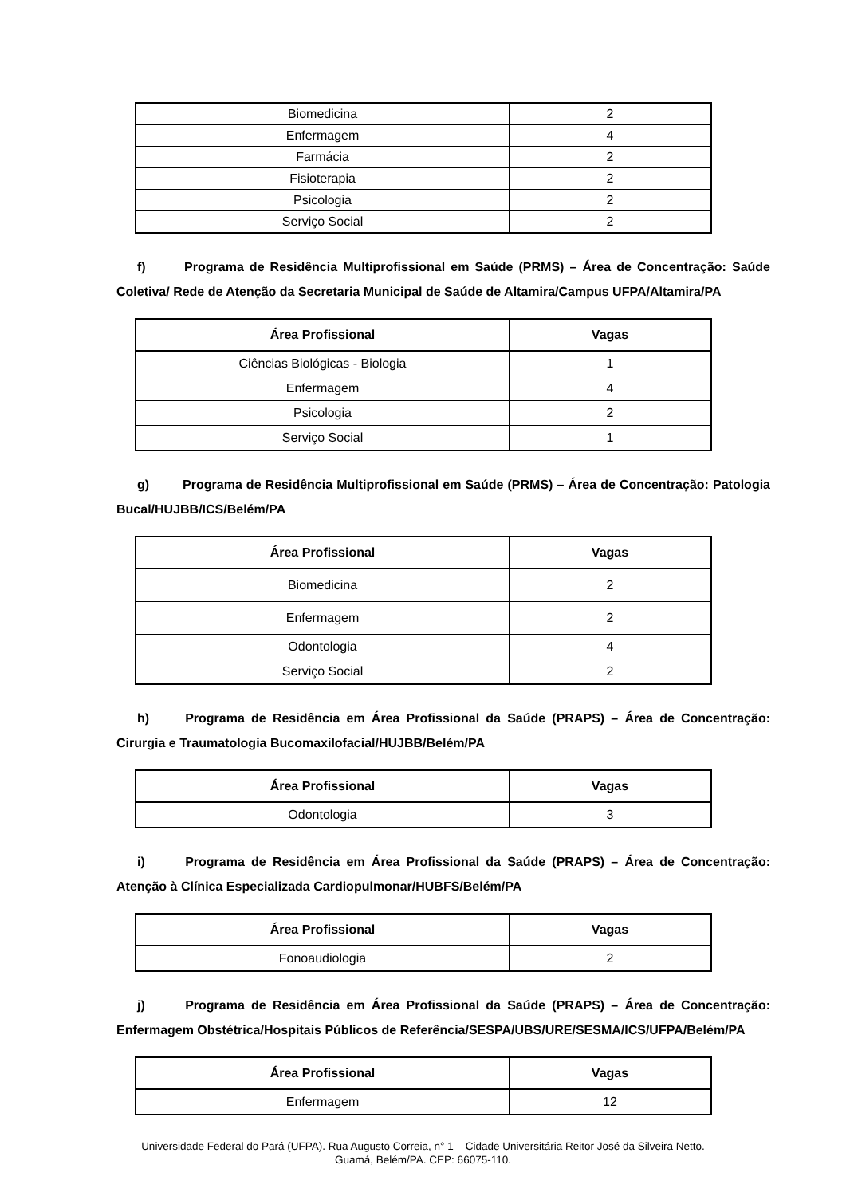| Biomedicina | 2 |
| Enfermagem | 4 |
| Farmácia | 2 |
| Fisioterapia | 2 |
| Psicologia | 2 |
| Serviço Social | 2 |
f) Programa de Residência Multiprofissional em Saúde (PRMS) – Área de Concentração: Saúde Coletiva/ Rede de Atenção da Secretaria Municipal de Saúde de Altamira/Campus UFPA/Altamira/PA
| Área Profissional | Vagas |
| --- | --- |
| Ciências Biológicas - Biologia | 1 |
| Enfermagem | 4 |
| Psicologia | 2 |
| Serviço Social | 1 |
g) Programa de Residência Multiprofissional em Saúde (PRMS) – Área de Concentração: Patologia Bucal/HUJBB/ICS/Belém/PA
| Área Profissional | Vagas |
| --- | --- |
| Biomedicina | 2 |
| Enfermagem | 2 |
| Odontologia | 4 |
| Serviço Social | 2 |
h) Programa de Residência em Área Profissional da Saúde (PRAPS) – Área de Concentração: Cirurgia e Traumatologia Bucomaxilofacial/HUJBB/Belém/PA
| Área Profissional | Vagas |
| --- | --- |
| Odontologia | 3 |
i) Programa de Residência em Área Profissional da Saúde (PRAPS) – Área de Concentração: Atenção à Clínica Especializada Cardiopulmonar/HUBFS/Belém/PA
| Área Profissional | Vagas |
| --- | --- |
| Fonoaudiologia | 2 |
j) Programa de Residência em Área Profissional da Saúde (PRAPS) – Área de Concentração: Enfermagem Obstétrica/Hospitais Públicos de Referência/SESPA/UBS/URE/SESMA/ICS/UFPA/Belém/PA
| Área Profissional | Vagas |
| --- | --- |
| Enfermagem | 12 |
Universidade Federal do Pará (UFPA). Rua Augusto Correia, n° 1 – Cidade Universitária Reitor José da Silveira Netto.
Guamá, Belém/PA. CEP: 66075-110.